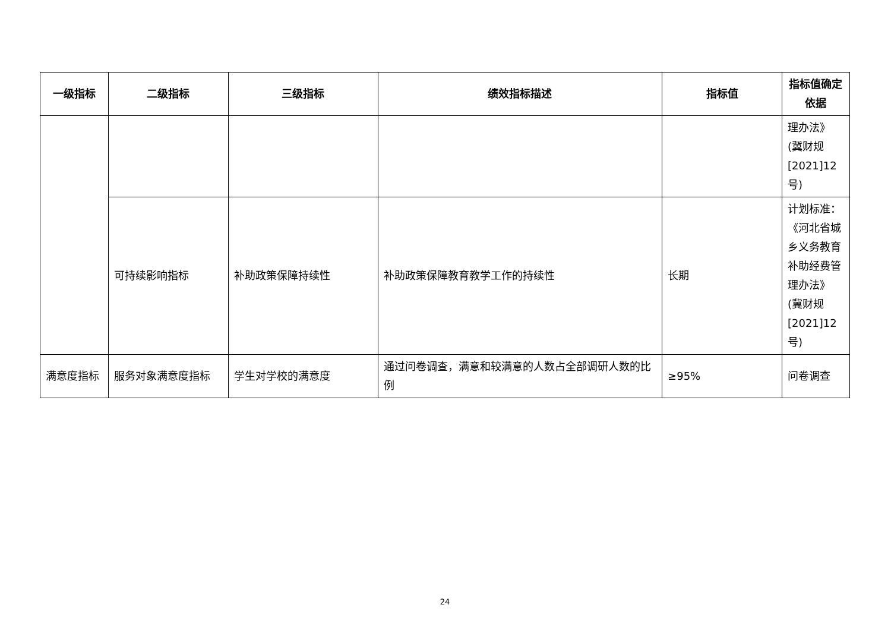| 一级指标 | 二级指标 | 三级指标 | 绩效指标描述 | 指标值 | 指标值确定依据 |
| --- | --- | --- | --- | --- | --- |
| | | | | | 理办法》(冀财规[2021]12号) |
| | 可持续影响指标 | 补助政策保障持续性 | 补助政策保障教育教学工作的持续性 | 长期 | 计划标准：《河北省城乡义务教育补助经费管理办法》(冀财规[2021]12号) |
| 满意度指标 | 服务对象满意度指标 | 学生对学校的满意度 | 通过问卷调查，满意和较满意的人数占全部调研人数的比例 | ≥95% | 问卷调查 |
24